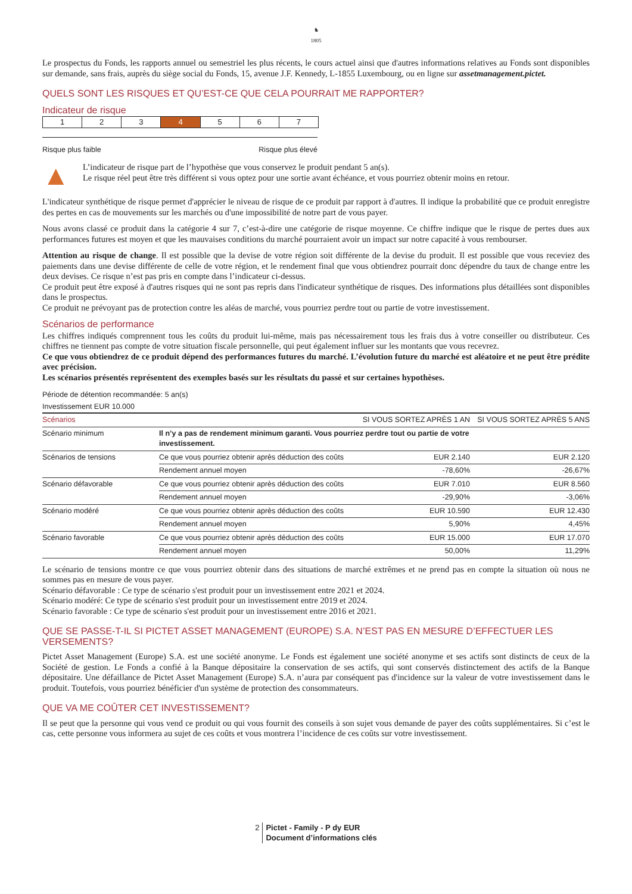♞
1805
Le prospectus du Fonds, les rapports annuel ou semestriel les plus récents, le cours actuel ainsi que d'autres informations relatives au Fonds sont disponibles sur demande, sans frais, auprès du siège social du Fonds, 15, avenue J.F. Kennedy, L-1855 Luxembourg, ou en ligne sur assetmanagement.pictet.
QUELS SONT LES RISQUES ET QU’EST-CE QUE CELA POURRAIT ME RAPPORTER?
Indicateur de risque
1 2 3 4 5 6 7
Risque plus faible Risque plus élevé
▲
L’indicateur de risque part de l’hypothèse que vous conservez le produit pendant 5 an(s).
Le risque réel peut être très différent si vous optez pour une sortie avant échéance, et vous pourriez obtenir moins en retour.
L'indicateur synthétique de risque permet d'apprécier le niveau de risque de ce produit par rapport à d'autres. Il indique la probabilité que ce produit enregistre des pertes en cas de mouvements sur les marchés ou d'une impossibilité de notre part de vous payer.
Nous avons classé ce produit dans la catégorie 4 sur 7, c’est-à-dire une catégorie de risque moyenne. Ce chiffre indique que le risque de pertes dues aux performances futures est moyen et que les mauvaises conditions du marché pourraient avoir un impact sur notre capacité à vous rembourser.
Attention au risque de change. Il est possible que la devise de votre région soit différente de la devise du produit. Il est possible que vous receviez des paiements dans une devise différente de celle de votre région, et le rendement final que vous obtiendrez pourrait donc dépendre du taux de change entre les deux devises. Ce risque n’est pas pris en compte dans l’indicateur ci-dessus.
Ce produit peut être exposé à d'autres risques qui ne sont pas repris dans l'indicateur synthétique de risques. Des informations plus détaillées sont disponibles dans le prospectus.
Ce produit ne prévoyant pas de protection contre les aléas de marché, vous pourriez perdre tout ou partie de votre investissement.
Scénarios de performance
Les chiffres indiqués comprennent tous les coûts du produit lui-même, mais pas nécessairement tous les frais dus à votre conseiller ou distributeur. Ces chiffres ne tiennent pas compte de votre situation fiscale personnelle, qui peut également influer sur les montants que vous recevrez.
Ce que vous obtiendrez de ce produit dépend des performances futures du marché. L’évolution future du marché est aléatoire et ne peut être prédite avec précision.
Les scénarios présentés représentent des exemples basés sur les résultats du passé et sur certaines hypothèses.
Période de détention recommandée: 5 an(s)
Investissement EUR 10.000
| Scénarios | | SI VOUS SORTEZ APRÈS 1 AN | SI VOUS SORTEZ APRÈS 5 ANS |
| --- | --- | --- | --- |
| Scénario minimum | Il n’y a pas de rendement minimum garanti. Vous pourriez perdre tout ou partie de votre investissement. | | |
| Scénarios de tensions | Ce que vous pourriez obtenir après déduction des coûts | EUR 2.140 | EUR 2.120 |
| | Rendement annuel moyen | -78,60% | -26,67% |
| Scénario défavorable | Ce que vous pourriez obtenir après déduction des coûts | EUR 7.010 | EUR 8.560 |
| | Rendement annuel moyen | -29,90% | -3,06% |
| Scénario modéré | Ce que vous pourriez obtenir après déduction des coûts | EUR 10.590 | EUR 12.430 |
| | Rendement annuel moyen | 5,90% | 4,45% |
| Scénario favorable | Ce que vous pourriez obtenir après déduction des coûts | EUR 15.000 | EUR 17.070 |
| | Rendement annuel moyen | 50,00% | 11,29% |
Le scénario de tensions montre ce que vous pourriez obtenir dans des situations de marché extrêmes et ne prend pas en compte la situation où nous ne sommes pas en mesure de vous payer.
Scénario défavorable : Ce type de scénario s'est produit pour un investissement entre 2021 et 2024.
Scénario modéré: Ce type de scénario s'est produit pour un investissement entre 2019 et 2024.
Scénario favorable : Ce type de scénario s'est produit pour un investissement entre 2016 et 2021.
QUE SE PASSE-T-IL SI PICTET ASSET MANAGEMENT (EUROPE) S.A. N’EST PAS EN MESURE D’EFFECTUER LES VERSEMENTS?
Pictet Asset Management (Europe) S.A. est une société anonyme. Le Fonds est également une société anonyme et ses actifs sont distincts de ceux de la Société de gestion. Le Fonds a confié à la Banque dépositaire la conservation de ses actifs, qui sont conservés distinctement des actifs de la Banque dépositaire. Une défaillance de Pictet Asset Management (Europe) S.A. n’aura par conséquent pas d'incidence sur la valeur de votre investissement dans le produit. Toutefois, vous pourriez bénéficier d'un système de protection des consommateurs.
QUE VA ME COÛTER CET INVESTISSEMENT?
Il se peut que la personne qui vous vend ce produit ou qui vous fournit des conseils à son sujet vous demande de payer des coûts supplémentaires. Si c’est le cas, cette personne vous informera au sujet de ces coûts et vous montrera l’incidence de ces coûts sur votre investissement.
2 Pictet - Family - P dy EUR
Document d’informations clés